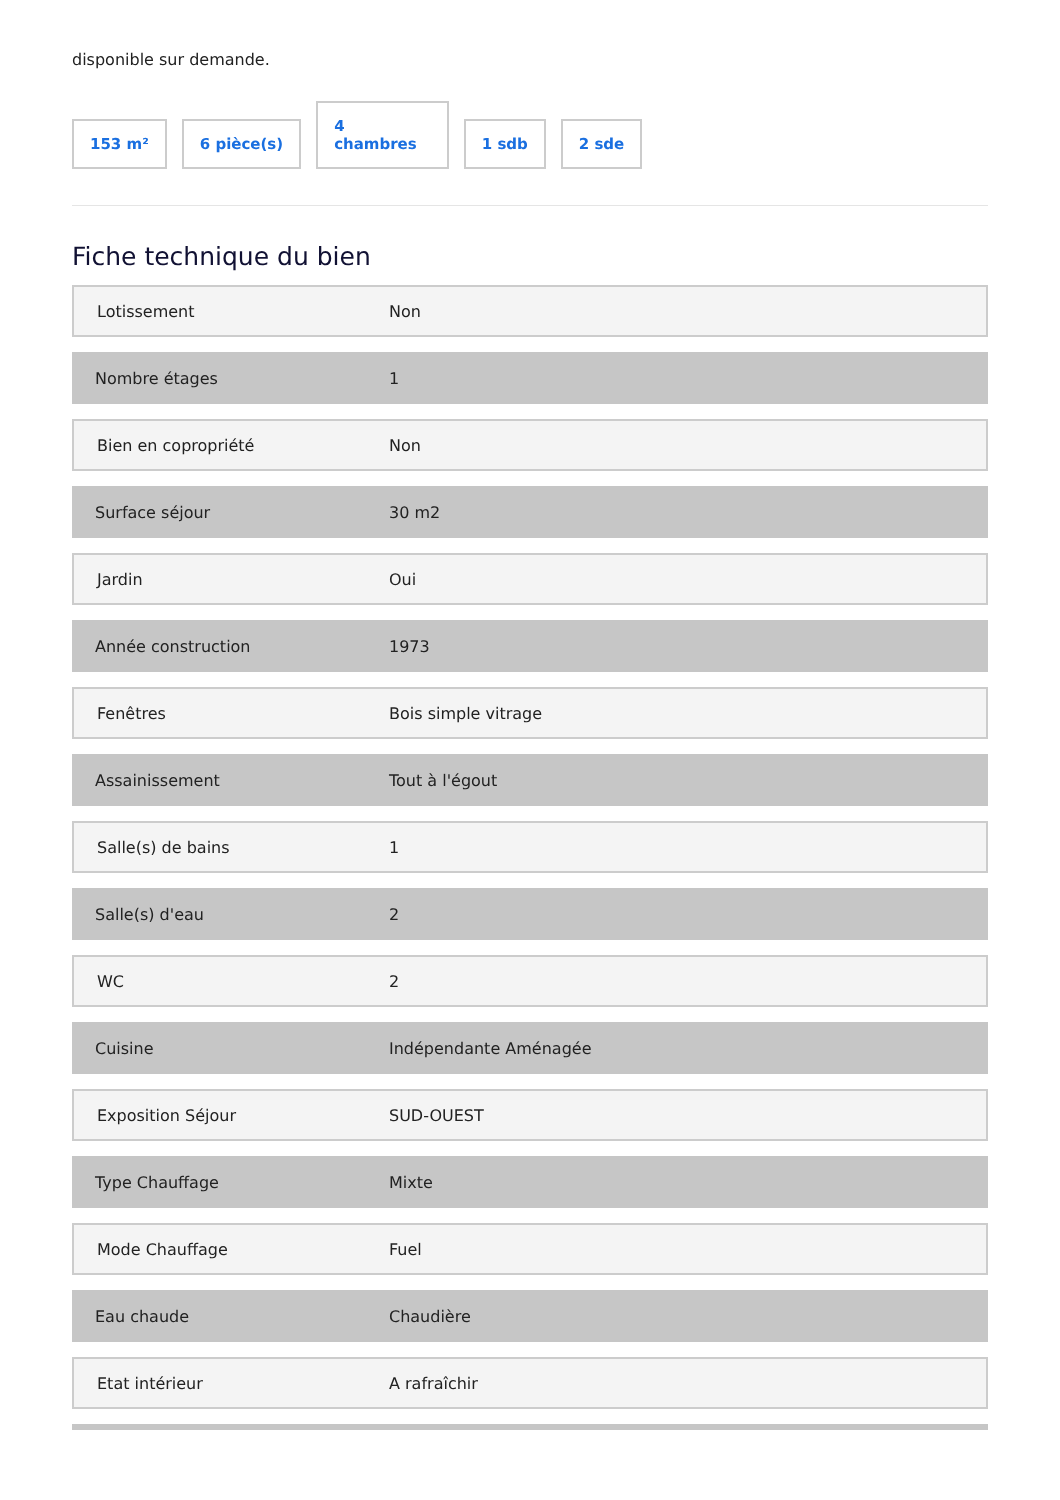disponible sur demande.
153 m²
6 pièce(s)
4
chambres
1 sdb
2 sde
Fiche technique du bien
| Lotissement | Non |
| Nombre étages | 1 |
| Bien en copropriété | Non |
| Surface séjour | 30 m2 |
| Jardin | Oui |
| Année construction | 1973 |
| Fenêtres | Bois simple vitrage |
| Assainissement | Tout à l'égout |
| Salle(s) de bains | 1 |
| Salle(s) d'eau | 2 |
| WC | 2 |
| Cuisine | Indépendante Aménagée |
| Exposition Séjour | SUD-OUEST |
| Type Chauffage | Mixte |
| Mode Chauffage | Fuel |
| Eau chaude | Chaudière |
| Etat intérieur | A rafraîchir |